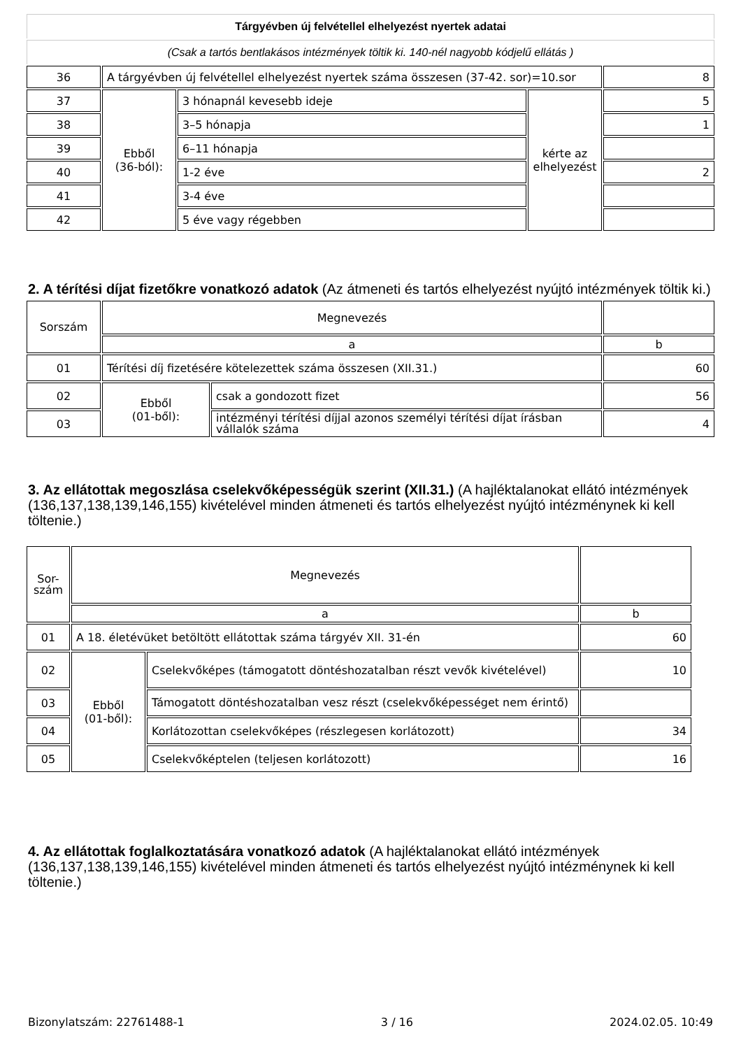| Tárgyévben új felvétellel elhelyezést nyertek adatai | | | | |
| (Csak a tartós bentlakásos intézmények töltik ki. 140-nél nagyobb kódjelű ellátás ) | | | | |
| 36 | A tárgyévben új felvétellel elhelyezést nyertek száma összesen (37-42. sor)=10.sor | | | 8 |
| 37 | Ebből (36-ból): | 3 hónapnál kevesebb ideje | kérte az elhelyezést | 5 |
| 38 | | 3–5 hónapja | | 1 |
| 39 | | 6–11 hónapja | | |
| 40 | | 1-2 éve | | 2 |
| 41 | | 3-4 éve | | |
| 42 | | 5 éve vagy régebben | | |
2. A térítési díjat fizetőkre vonatkozó adatok (Az átmeneti és tartós elhelyezést nyújtó intézmények töltik ki.)
| Sorszám | Megnevezés | | |
| | a | | b |
| 01 | Térítési díj fizetésére kötelezettek száma összesen (XII.31.) | | 60 |
| 02 | Ebből (01-ből): | csak a gondozott fizet | 56 |
| 03 | | intézményi térítési díjjal azonos személyi térítési díjat írásban vállalók száma | 4 |
3. Az ellátottak megoszlása cselekvőképességük szerint (XII.31.) (A hajléktalanokat ellátó intézmények (136,137,138,139,146,155) kivételével minden átmeneti és tartós elhelyezést nyújtó intézménynek ki kell töltenie.)
| Sor- szám | Megnevezés | | |
| | a | | b |
| 01 | A 18. életévüket betöltött ellátottak száma tárgyév XII. 31-én | | 60 |
| 02 | Ebből (01-ből): | Cselekvőképes (támogatott döntéshozatalban részt vevők kivételével) | 10 |
| 03 | | Támogatott döntéshozatalban vesz részt (cselekvőképességet nem érintő) | |
| 04 | | Korlátozottan cselekvőképes (részlegesen korlátozott) | 34 |
| 05 | | Cselekvőképtelen (teljesen korlátozott) | 16 |
4. Az ellátottak foglalkoztatására vonatkozó adatok (A hajléktalanokat ellátó intézmények (136,137,138,139,146,155) kivételével minden átmeneti és tartós elhelyezést nyújtó intézménynek ki kell töltenie.)
Bizonylatszám: 22761488-1 3 / 16 2024.02.05. 10:49